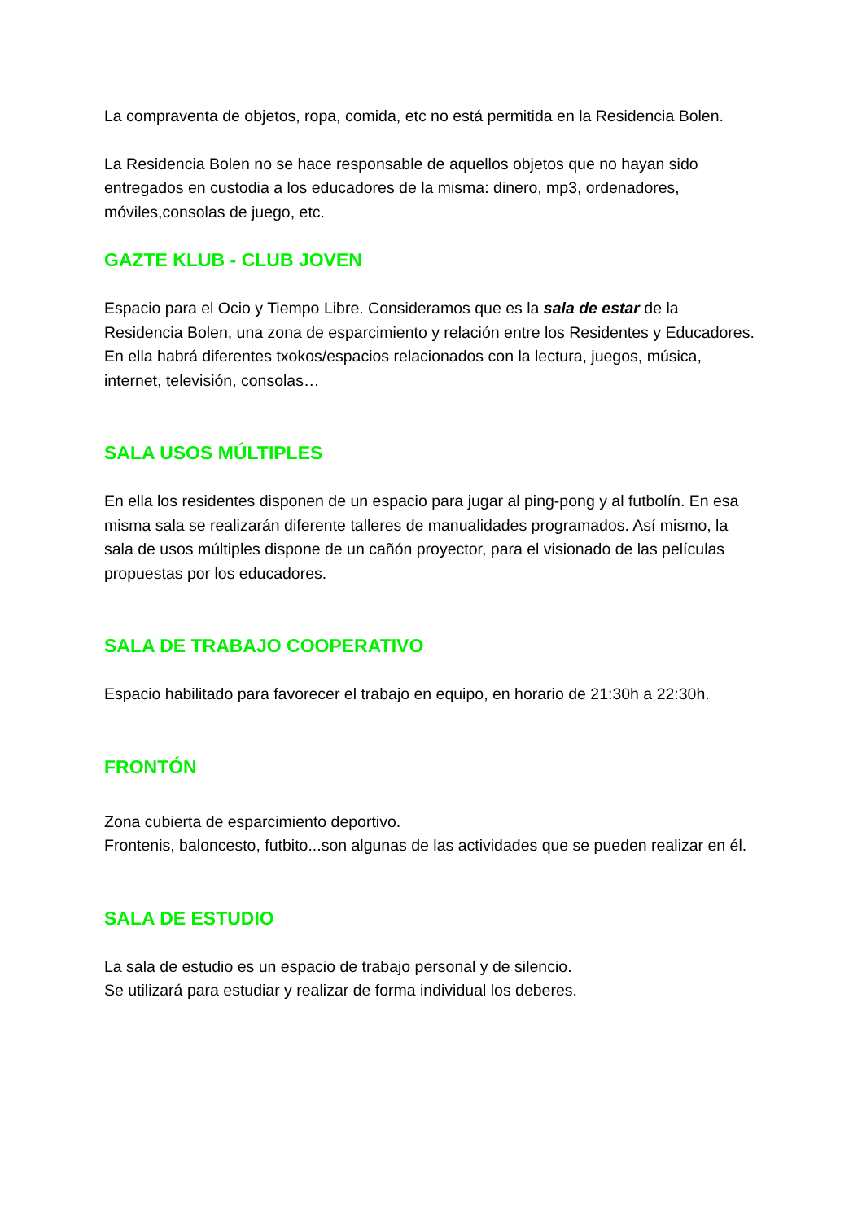La compraventa de objetos, ropa, comida, etc no está permitida en la Residencia Bolen.
La Residencia Bolen no se hace responsable de aquellos objetos que no hayan sido entregados en custodia a los educadores de la misma: dinero, mp3, ordenadores, móviles,consolas de juego, etc.
GAZTE KLUB - CLUB JOVEN
Espacio para el Ocio y Tiempo Libre. Consideramos que es la sala de estar de la Residencia Bolen, una zona de esparcimiento y relación entre los Residentes y Educadores.
En ella habrá diferentes txokos/espacios relacionados con la lectura, juegos, música, internet, televisión, consolas…
SALA USOS MÚLTIPLES
En ella los residentes disponen de un espacio para jugar al ping-pong y al futbolín. En esa misma sala se realizarán diferente talleres de manualidades programados. Así mismo, la sala de usos múltiples dispone de un cañón proyector, para el visionado de las películas propuestas por los educadores.
SALA DE TRABAJO COOPERATIVO
Espacio habilitado para favorecer el trabajo en equipo, en horario de 21:30h a 22:30h.
FRONTÓN
Zona cubierta de esparcimiento deportivo.
Frontenis, baloncesto, futbito...son algunas de las actividades que se pueden realizar en él.
SALA DE ESTUDIO
La sala de estudio es un espacio de trabajo personal y de silencio.
Se utilizará para estudiar y realizar de forma individual los deberes.